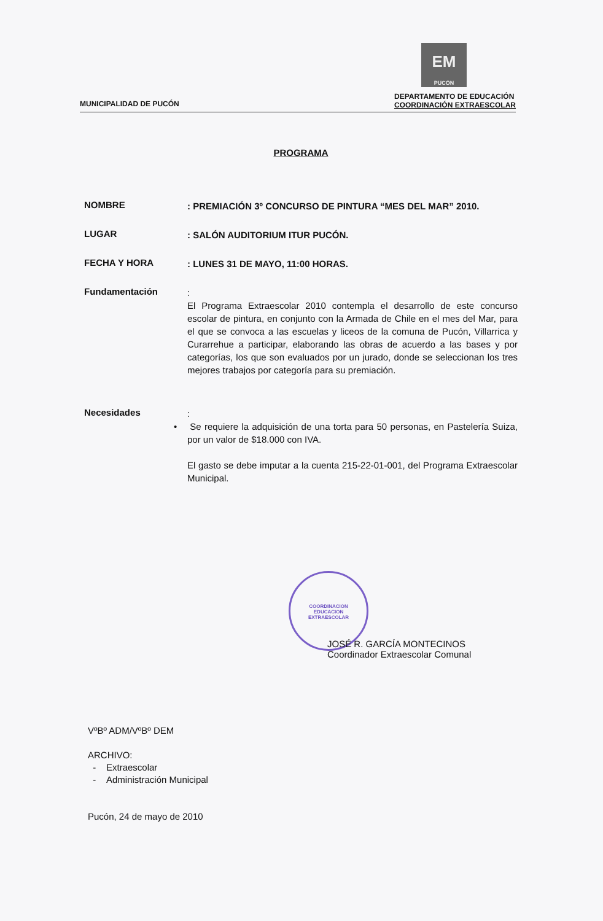MUNICIPALIDAD DE PUCÓN
EM
PUCÓN
DEPARTAMENTO DE EDUCACIÓN
COORDINACIÓN EXTRAESCOLAR
PROGRAMA
NOMBRE
: PREMIACIÓN 3º CONCURSO DE PINTURA “MES DEL MAR” 2010.
LUGAR
: SALÓN AUDITORIUM ITUR PUCÓN.
FECHA Y HORA
: LUNES 31 DE MAYO, 11:00 HORAS.
Fundamentación
:
El Programa Extraescolar 2010 contempla el desarrollo de este concurso escolar de pintura, en conjunto con la Armada de Chile en el mes del Mar, para el que se convoca a las escuelas y liceos de la comuna de Pucón, Villarrica y Curarrehue a participar, elaborando las obras de acuerdo a las bases y por categorías, los que son evaluados por un jurado, donde se seleccionan los tres mejores trabajos por categoría para su premiación.
Necesidades
:
• Se requiere la adquisición de una torta para 50 personas, en Pastelería Suiza, por un valor de $18.000 con IVA.
El gasto se debe imputar a la cuenta 215-22-01-001, del Programa Extraescolar Municipal.
COORDINACION
EDUCACION
EXTRAESCOLAR
JOSÉ R. GARCÍA MONTECINOS
Coordinador Extraescolar Comunal
VºBº ADM/VºBº DEM
ARCHIVO:
- Extraescolar
- Administración Municipal
Pucón, 24 de mayo de 2010